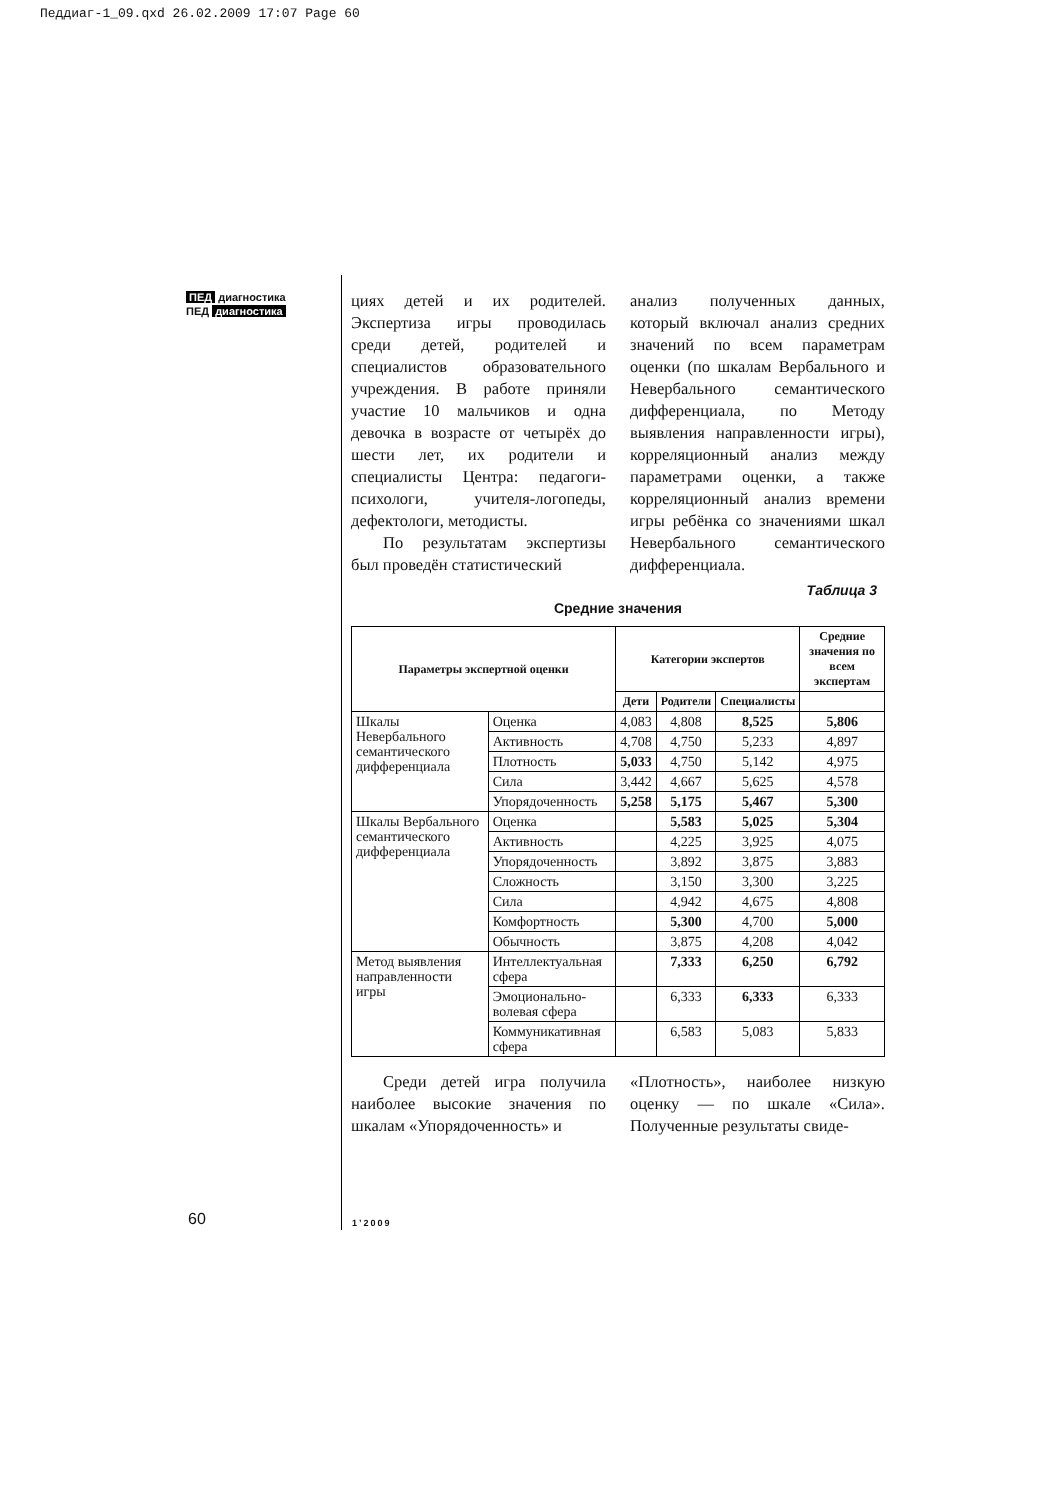Педдиаг-1_09.qxd 26.02.2009 17:07 Page 60
ПЕД диагностика
ПЕД диагностика
циях детей и их родителей. Экспертиза игры проводилась среди детей, родителей и специалистов образовательного учреждения. В работе приняли участие 10 мальчиков и одна девочка в возрасте от четырёх до шести лет, их родители и специалисты Центра: педагоги-психологи, учителя-логопеды, дефектологи, методисты.
По результатам экспертизы был проведён статистический
анализ полученных данных, который включал анализ средних значений по всем параметрам оценки (по шкалам Вербального и Невербального семантического дифференциала, по Методу выявления направленности игры), корреляционный анализ между параметрами оценки, а также корреляционный анализ времени игры ребёнка со значениями шкал Невербального семантического дифференциала.
Таблица 3
Средние значения
| Параметры экспертной оценки | | Категории экспертов | | | Средние значения по всем экспертам |
| --- | --- | --- | --- | --- | --- |
| | | Дети | Родители | Специалисты | |
| Шкалы Невербального семантического дифференциала | Оценка | 4,083 | 4,808 | 8,525 | 5,806 |
| | Активность | 4,708 | 4,750 | 5,233 | 4,897 |
| | Плотность | 5,033 | 4,750 | 5,142 | 4,975 |
| | Сила | 3,442 | 4,667 | 5,625 | 4,578 |
| | Упорядоченность | 5,258 | 5,175 | 5,467 | 5,300 |
| Шкалы Вербального семантического дифференциала | Оценка | | 5,583 | 5,025 | 5,304 |
| | Активность | | 4,225 | 3,925 | 4,075 |
| | Упорядоченность | | 3,892 | 3,875 | 3,883 |
| | Сложность | | 3,150 | 3,300 | 3,225 |
| | Сила | | 4,942 | 4,675 | 4,808 |
| | Комфортность | | 5,300 | 4,700 | 5,000 |
| | Обычность | | 3,875 | 4,208 | 4,042 |
| Метод выявления направленности игры | Интеллектуальная сфера | | 7,333 | 6,250 | 6,792 |
| | Эмоционально-волевая сфера | | 6,333 | 6,333 | 6,333 |
| | Коммуникативная сфера | | 6,583 | 5,083 | 5,833 |
Среди детей игра получила наиболее высокие значения по шкалам «Упорядоченность» и
«Плотность», наиболее низкую оценку — по шкале «Сила». Полученные результаты свиде-
60 1’2009